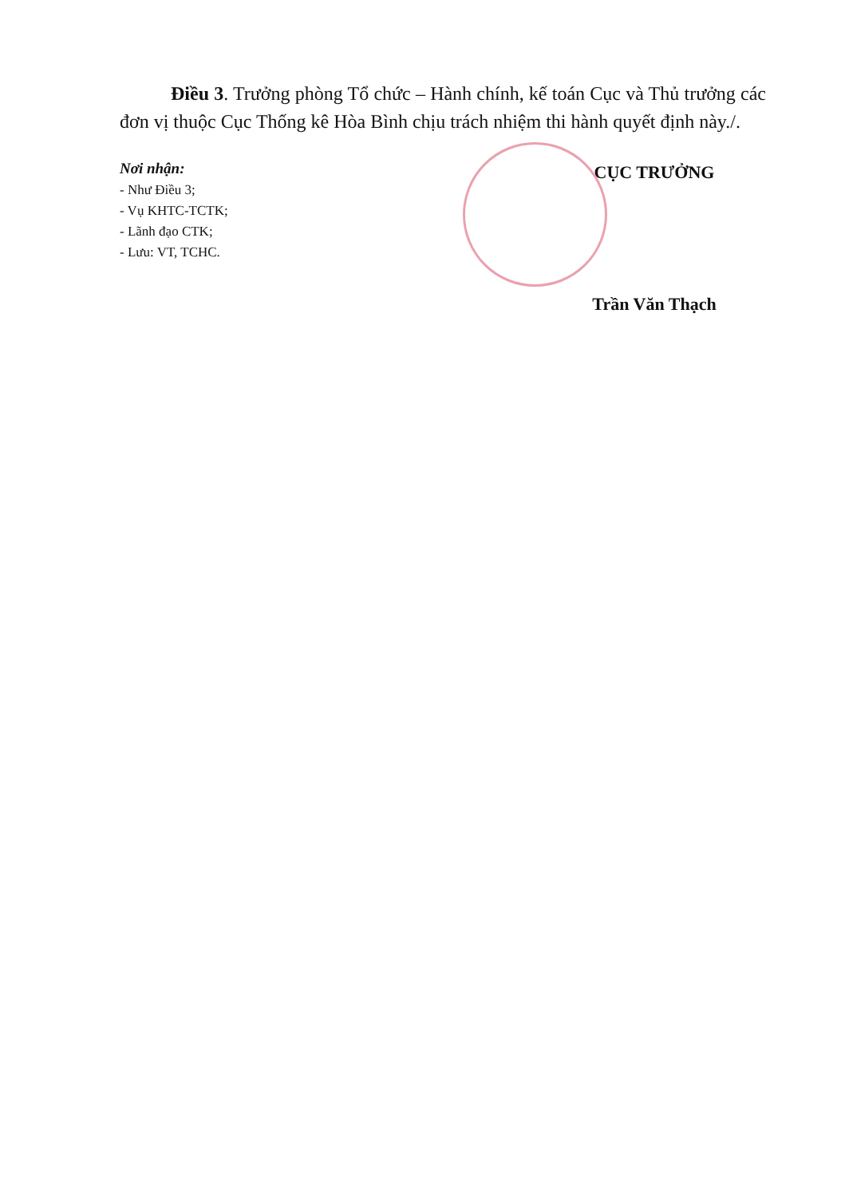Điều 3. Trưởng phòng Tổ chức – Hành chính, kế toán Cục và Thủ trưởng các đơn vị thuộc Cục Thống kê Hòa Bình chịu trách nhiệm thi hành quyết định này./.
Nơi nhận:
- Như Điều 3;
- Vụ KHTC-TCTK;
- Lãnh đạo CTK;
- Lưu: VT, TCHC.
CỤC TRƯỞNG
Trần Văn Thạch